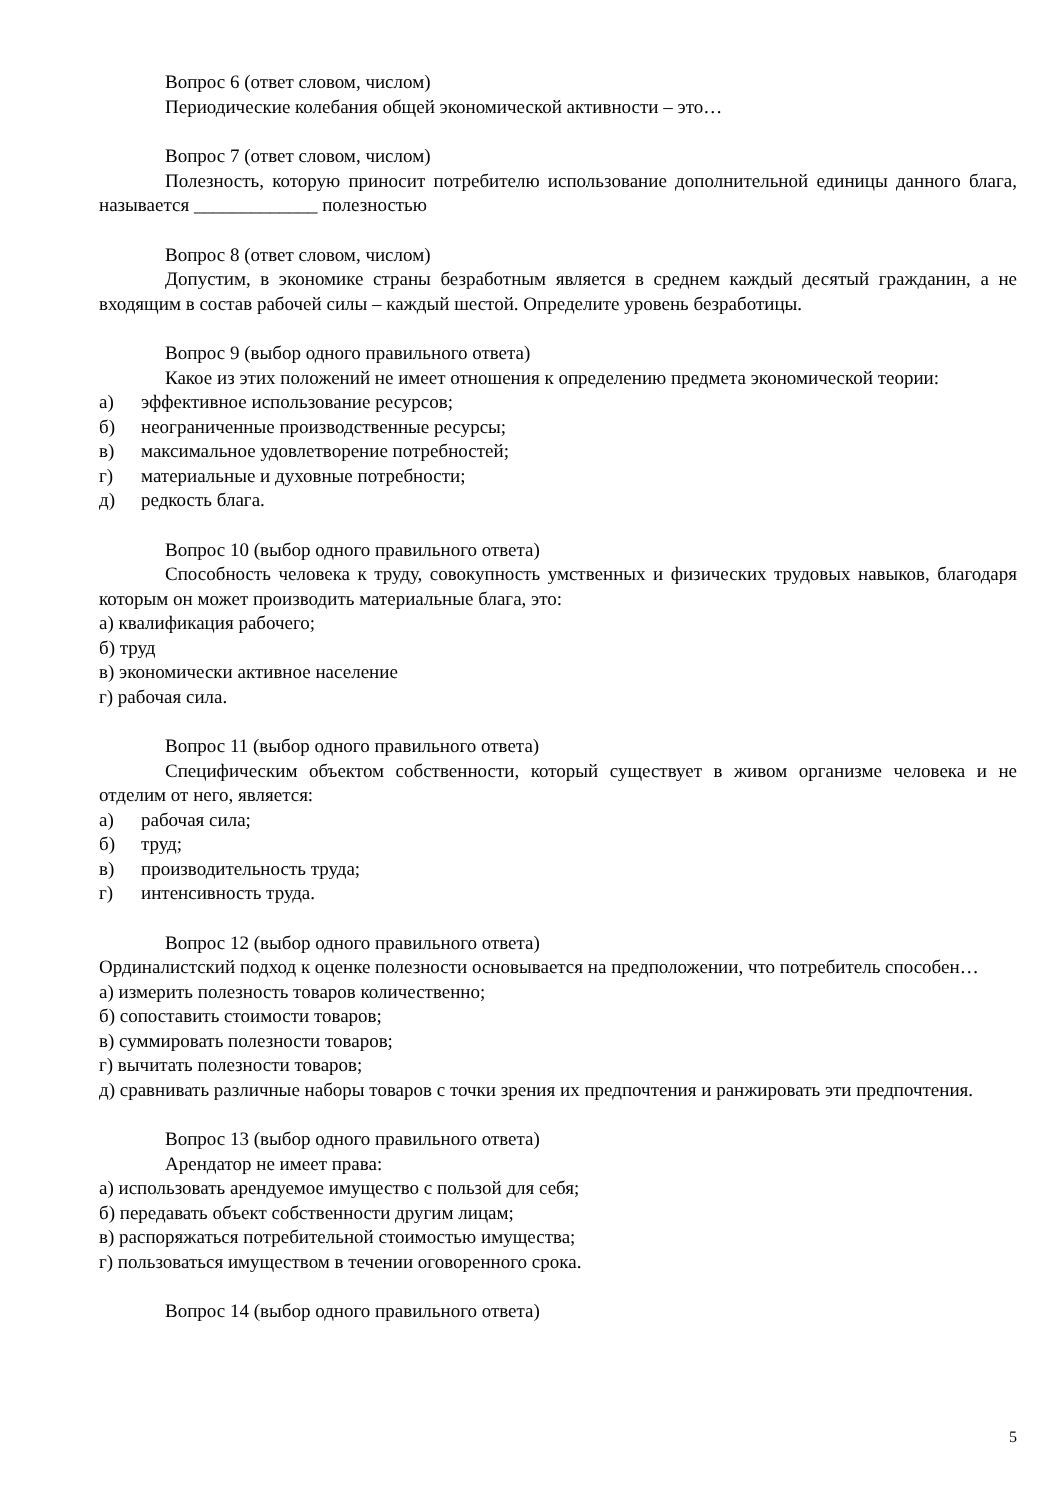Вопрос 6 (ответ словом, числом)
Периодические колебания общей экономической активности – это…
Вопрос 7 (ответ словом, числом)
Полезность, которую приносит потребителю использование дополнительной единицы данного блага, называется _____________ полезностью
Вопрос 8 (ответ словом, числом)
Допустим, в экономике страны безработным является в среднем каждый десятый гражданин, а не входящим в состав рабочей силы – каждый шестой. Определите уровень безработицы.
Вопрос 9 (выбор одного правильного ответа)
Какое из этих положений не имеет отношения к определению предмета экономической теории:
а) эффективное использование ресурсов;
б) неограниченные производственные ресурсы;
в) максимальное удовлетворение потребностей;
г) материальные и духовные потребности;
д) редкость блага.
Вопрос 10 (выбор одного правильного ответа)
Способность человека к труду, совокупность умственных и физических трудовых навыков, благодаря которым он может производить материальные блага, это:
а) квалификация рабочего;
б) труд
в) экономически активное население
г) рабочая сила.
Вопрос 11 (выбор одного правильного ответа)
Специфическим объектом собственности, который существует в живом организме человека и не отделим от него, является:
а) рабочая сила;
б) труд;
в) производительность труда;
г) интенсивность труда.
Вопрос 12 (выбор одного правильного ответа)
Ординалистский подход к оценке полезности основывается на предположении, что потребитель способен…
а) измерить полезность товаров количественно;
б) сопоставить стоимости товаров;
в) суммировать полезности товаров;
г) вычитать полезности товаров;
д) сравнивать различные наборы товаров с точки зрения их предпочтения и ранжировать эти предпочтения.
Вопрос 13 (выбор одного правильного ответа)
Арендатор не имеет права:
а) использовать арендуемое имущество с пользой для себя;
б) передавать объект собственности другим лицам;
в) распоряжаться потребительной стоимостью имущества;
г) пользоваться имуществом в течении оговоренного срока.
Вопрос 14 (выбор одного правильного ответа)
5